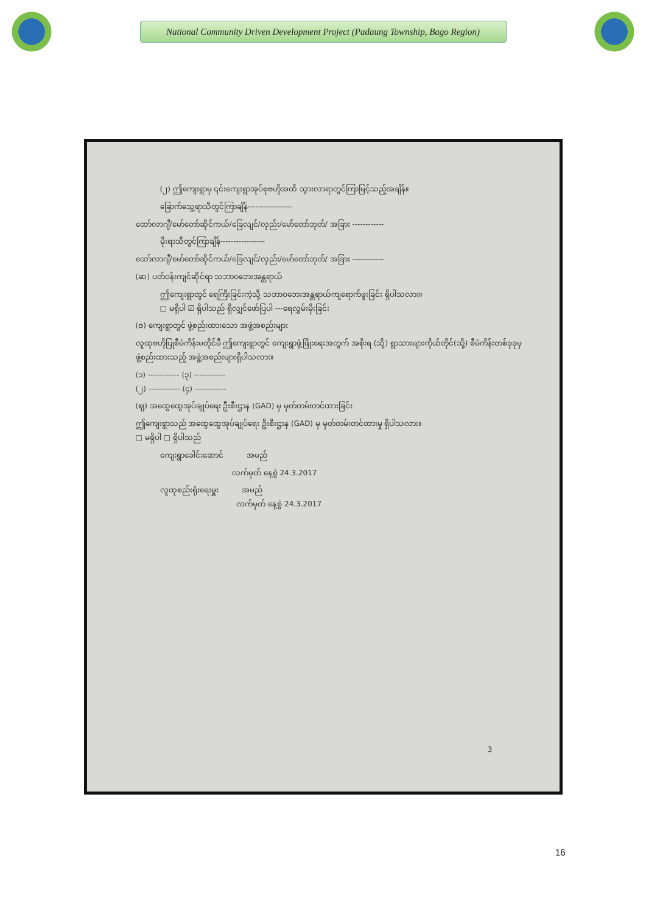National Community Driven Development Project (Padaung Township, Bago Region)
(၂) ဤကျေးရွာမှ ၎င်းကျေးရွာအုပ်စုဗဟိုအထိ သွားလာရာတွင်ကြာမြင့်သည့်အချိန်။
ခြောက်သွေ့ရာသီတွင်ကြာချိန်-----------------
ထော်လာဂျီ/မော်တော်ဆိုင်ကယ်/ခြေလျင်/လှည်း/မော်တော်ဘုတ်/ အခြား ------------
မိုးရာသီတွင်ကြာချိန်-----------------
ထော်လာဂျီ/မော်တော်ဆိုင်ကယ်/ခြေလျင်/လှည်း/မော်တော်ဘုတ်/ အခြား ------------
(ဆ) ပတ်ဝန်းကျင်ဆိုင်ရာ သဘာဝဘေးအန္တရာယ်
ဤကျေးရွာတွင် ရေကြီးခြင်းကဲ့သို့ သဘာဝဘေးအန္တရာယ်ကျရောက်ဖူးခြင်း ရှိပါသလား။
□ မရှိပါ ☑ ရှိပါသည် ရှိလျှင်ဖော်ပြပါ ---ရေလွှမ်းမိုးခြင်း
(ဇ) ကျေးရွာတွင် ဖွဲ့စည်းထားသော အဖွဲ့အစည်းများ
လူထုဗဟိုပြုစီမံကိန်းမတိုင်မီ ဤကျေးရွာတွင် ကျေးရွာဖွံ့ဖြိုးရေးအတွက် အစိုးရ (သို့) ရွာသားများကိုယ်တိုင်(သို့) စီမံကိန်းတစ်ခုခုမှ ဖွဲ့စည်းထားသည့် အဖွဲ့အစည်းများရှိပါသလား။
(၁) ------------ (၃) ------------
(၂) ------------ (၄) ------------
(ဈ) အထွေထွေအုပ်ချုပ်ရေး ဦးစီးဌာန (GAD) မှ မှတ်တမ်းတင်ထားခြင်း
ဤကျေးရွာသည် အထွေထွေအုပ်ချုပ်ရေး ဦးစီးဌာန (GAD) မှ မှတ်တမ်းတင်ထားမှု ရှိပါသလား။
□ မရှိပါ □ ရှိပါသည်
ကျေးရွာခေါင်းဆောင် အမည်
လက်မှတ် နေ့စွဲ 24.3.2017
လူထုစည်းရုံးရေးမှူး အမည်
လက်မှတ် နေ့စွဲ 24.3.2017
3
16